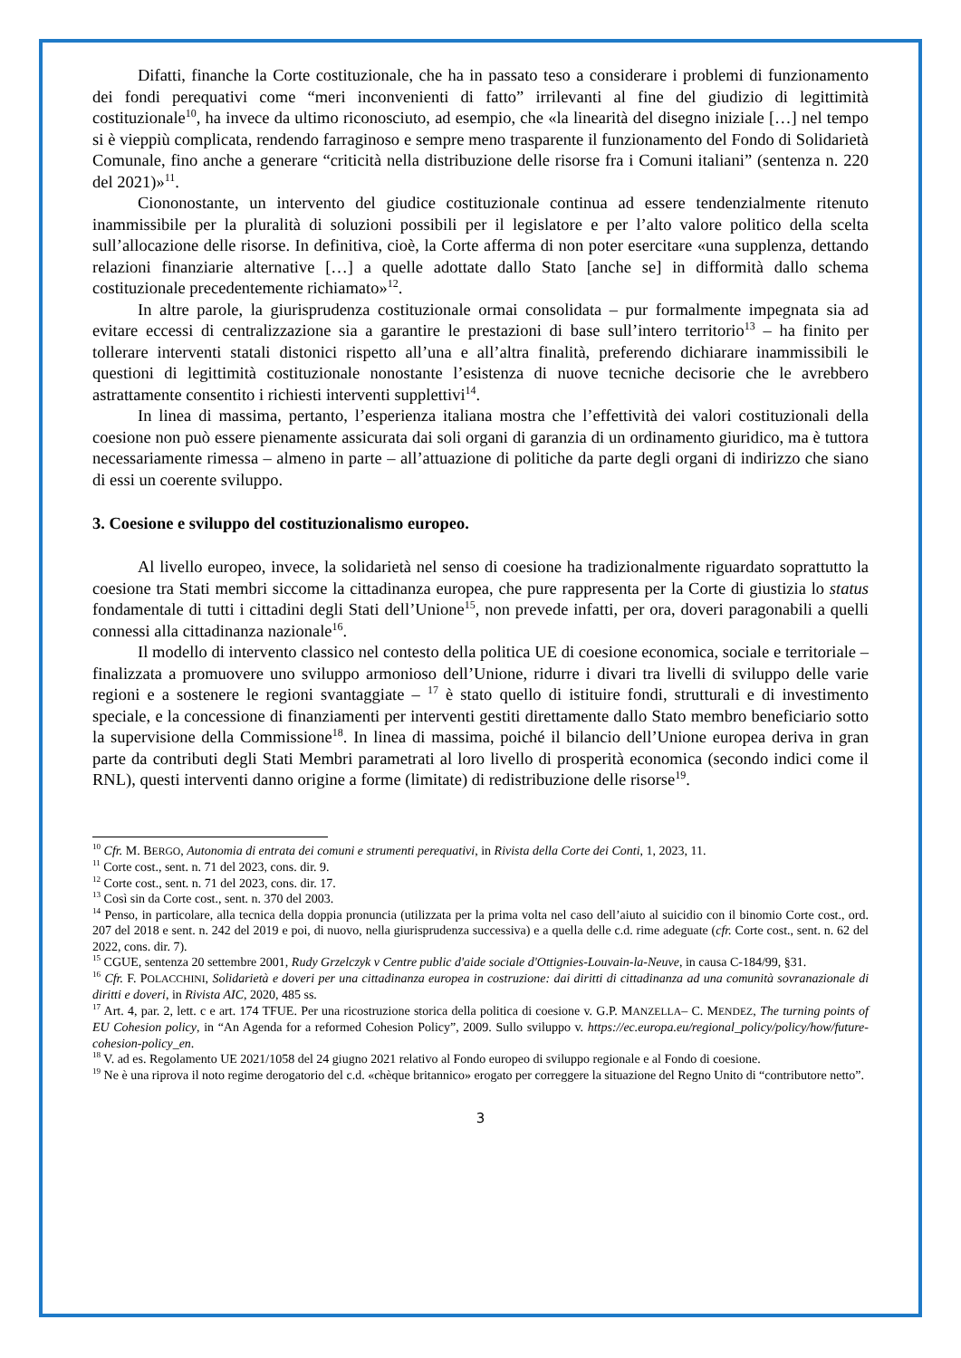Difatti, finanche la Corte costituzionale, che ha in passato teso a considerare i problemi di funzionamento dei fondi perequativi come “meri inconvenienti di fatto” irrilevanti al fine del giudizio di legittimità costituzionale<sup>10</sup>, ha invece da ultimo riconosciuto, ad esempio, che «la linearità del disegno iniziale […] nel tempo si è vieppiù complicata, rendendo farraginoso e sempre meno trasparente il funzionamento del Fondo di Solidarietà Comunale, fino anche a generare “criticità nella distribuzione delle risorse fra i Comuni italiani” (sentenza n. 220 del 2021)»<sup>11</sup>.
Ciononostante, un intervento del giudice costituzionale continua ad essere tendenzialmente ritenuto inammissibile per la pluralità di soluzioni possibili per il legislatore e per l’alto valore politico della scelta sull’allocazione delle risorse. In definitiva, cioè, la Corte afferma di non poter esercitare «una supplenza, dettando relazioni finanziarie alternative […] a quelle adottate dallo Stato [anche se] in difformità dallo schema costituzionale precedentemente richiamato»<sup>12</sup>.
In altre parole, la giurisprudenza costituzionale ormai consolidata – pur formalmente impegnata sia ad evitare eccessi di centralizzazione sia a garantire le prestazioni di base sull’intero territorio<sup>13</sup> – ha finito per tollerare interventi statali distonici rispetto all’una e all’altra finalità, preferendo dichiarare inammissibili le questioni di legittimità costituzionale nonostante l’esistenza di nuove tecniche decisorie che le avrebbero astrattamente consentito i richiesti interventi supplettivi<sup>14</sup>.
In linea di massima, pertanto, l’esperienza italiana mostra che l’effettività dei valori costituzionali della coesione non può essere pienamente assicurata dai soli organi di garanzia di un ordinamento giuridico, ma è tuttora necessariamente rimessa – almeno in parte – all’attuazione di politiche da parte degli organi di indirizzo che siano di essi un coerente sviluppo.
3. Coesione e sviluppo del costituzionalismo europeo.
Al livello europeo, invece, la solidarietà nel senso di coesione ha tradizionalmente riguardato soprattutto la coesione tra Stati membri siccome la cittadinanza europea, che pure rappresenta per la Corte di giustizia lo status fondamentale di tutti i cittadini degli Stati dell’Unione<sup>15</sup>, non prevede infatti, per ora, doveri paragonabili a quelli connessi alla cittadinanza nazionale<sup>16</sup>.
Il modello di intervento classico nel contesto della politica UE di coesione economica, sociale e territoriale – finalizzata a promuovere uno sviluppo armonioso dell’Unione, ridurre i divari tra livelli di sviluppo delle varie regioni e a sostenere le regioni svantaggiate – <sup>17</sup> è stato quello di istituire fondi, strutturali e di investimento speciale, e la concessione di finanziamenti per interventi gestiti direttamente dallo Stato membro beneficiario sotto la supervisione della Commissione<sup>18</sup>. In linea di massima, poiché il bilancio dell’Unione europea deriva in gran parte da contributi degli Stati Membri parametrati al loro livello di prosperità economica (secondo indici come il RNL), questi interventi danno origine a forme (limitate) di redistribuzione delle risorse<sup>19</sup>.
<sup>10</sup> Cfr. M. BERGO, Autonomia di entrata dei comuni e strumenti perequativi, in Rivista della Corte dei Conti, 1, 2023, 11.
<sup>11</sup> Corte cost., sent. n. 71 del 2023, cons. dir. 9.
<sup>12</sup> Corte cost., sent. n. 71 del 2023, cons. dir. 17.
<sup>13</sup> Così sin da Corte cost., sent. n. 370 del 2003.
<sup>14</sup> Penso, in particolare, alla tecnica della doppia pronuncia (utilizzata per la prima volta nel caso dell’aiuto al suicidio con il binomio Corte cost., ord. 207 del 2018 e sent. n. 242 del 2019 e poi, di nuovo, nella giurisprudenza successiva) e a quella delle c.d. rime adeguate (cfr. Corte cost., sent. n. 62 del 2022, cons. dir. 7).
<sup>15</sup> CGUE, sentenza 20 settembre 2001, Rudy Grzelczyk v Centre public d'aide sociale d'Ottignies-Louvain-la-Neuve, in causa C-184/99, §31.
<sup>16</sup> Cfr. F. POLACCHINI, Solidarietà e doveri per una cittadinanza europea in costruzione: dai diritti di cittadinanza ad una comunità sovranazionale di diritti e doveri, in Rivista AIC, 2020, 485 ss.
<sup>17</sup> Art. 4, par. 2, lett. c e art. 174 TFUE. Per una ricostruzione storica della politica di coesione v. G.P. MANZELLA– C. MENDEZ, The turning points of EU Cohesion policy, in “An Agenda for a reformed Cohesion Policy”, 2009. Sullo sviluppo v. https://ec.europa.eu/regional_policy/policy/how/future-cohesion-policy_en.
<sup>18</sup> V. ad es. Regolamento UE 2021/1058 del 24 giugno 2021 relativo al Fondo europeo di sviluppo regionale e al Fondo di coesione.
<sup>19</sup> Ne è una riprova il noto regime derogatorio del c.d. «chèque britannico» erogato per correggere la situazione del Regno Unito di “contributore netto”.
3